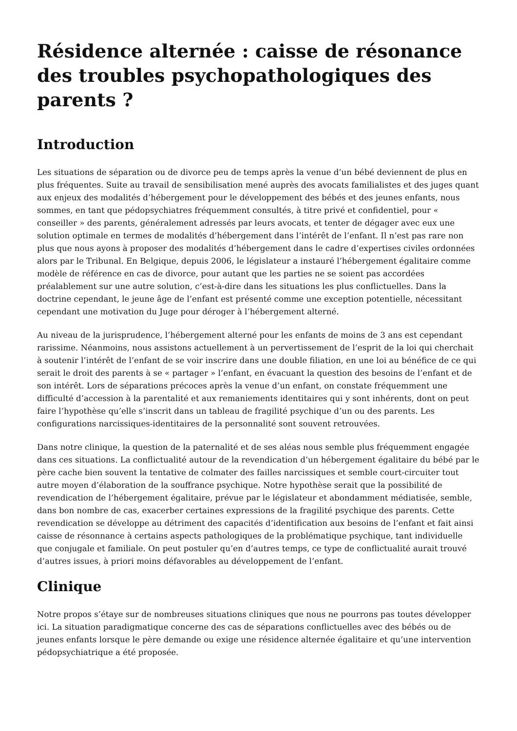Résidence alternée : caisse de résonance des troubles psychopathologiques des parents ?
Introduction
Les situations de séparation ou de divorce peu de temps après la venue d’un bébé deviennent de plus en plus fréquentes. Suite au travail de sensibilisation mené auprès des avocats familialistes et des juges quant aux enjeux des modalités d’hébergement pour le développement des bébés et des jeunes enfants, nous sommes, en tant que pédopsychiatres fréquemment consultés, à titre privé et confidentiel, pour « conseiller » des parents, généralement adressés par leurs avocats, et tenter de dégager avec eux une solution optimale en termes de modalités d’hébergement dans l’intérêt de l’enfant. Il n’est pas rare non plus que nous ayons à proposer des modalités d’hébergement dans le cadre d’expertises civiles ordonnées alors par le Tribunal. En Belgique, depuis 2006, le législateur a instauré l’hébergement égalitaire comme modèle de référence en cas de divorce, pour autant que les parties ne se soient pas accordées préalablement sur une autre solution, c’est-à-dire dans les situations les plus conflictuelles. Dans la doctrine cependant, le jeune âge de l’enfant est présenté comme une exception potentielle, nécessitant cependant une motivation du Juge pour déroger à l’hébergement alterné.
Au niveau de la jurisprudence, l’hébergement alterné pour les enfants de moins de 3 ans est cependant rarissime. Néanmoins, nous assistons actuellement à un pervertissement de l’esprit de la loi qui cherchait à soutenir l’intérêt de l’enfant de se voir inscrire dans une double filiation, en une loi au bénéfice de ce qui serait le droit des parents à se « partager » l’enfant, en évacuant la question des besoins de l’enfant et de son intérêt. Lors de séparations précoces après la venue d’un enfant, on constate fréquemment une difficulté d’accession à la parentalité et aux remaniements identitaires qui y sont inhérents, dont on peut faire l’hypothèse qu’elle s’inscrit dans un tableau de fragilité psychique d’un ou des parents. Les configurations narcissiques-identitaires de la personnalité sont souvent retrouvées.
Dans notre clinique, la question de la paternalité et de ses aléas nous semble plus fréquemment engagée dans ces situations. La conflictualité autour de la revendication d’un hébergement égalitaire du bébé par le père cache bien souvent la tentative de colmater des failles narcissiques et semble court-circuiter tout autre moyen d’élaboration de la souffrance psychique. Notre hypothèse serait que la possibilité de revendication de l’hébergement égalitaire, prévue par le législateur et abondamment médiatisée, semble, dans bon nombre de cas, exacerber certaines expressions de la fragilité psychique des parents. Cette revendication se développe au détriment des capacités d’identification aux besoins de l’enfant et fait ainsi caisse de résonnance à certains aspects pathologiques de la problématique psychique, tant individuelle que conjugale et familiale. On peut postuler qu’en d’autres temps, ce type de conflictualité aurait trouvé d’autres issues, à priori moins défavorables au développement de l’enfant.
Clinique
Notre propos s’étaye sur de nombreuses situations cliniques que nous ne pourrons pas toutes développer ici. La situation paradigmatique concerne des cas de séparations conflictuelles avec des bébés ou de jeunes enfants lorsque le père demande ou exige une résidence alternée égalitaire et qu’une intervention pédopsychiatrique a été proposée.